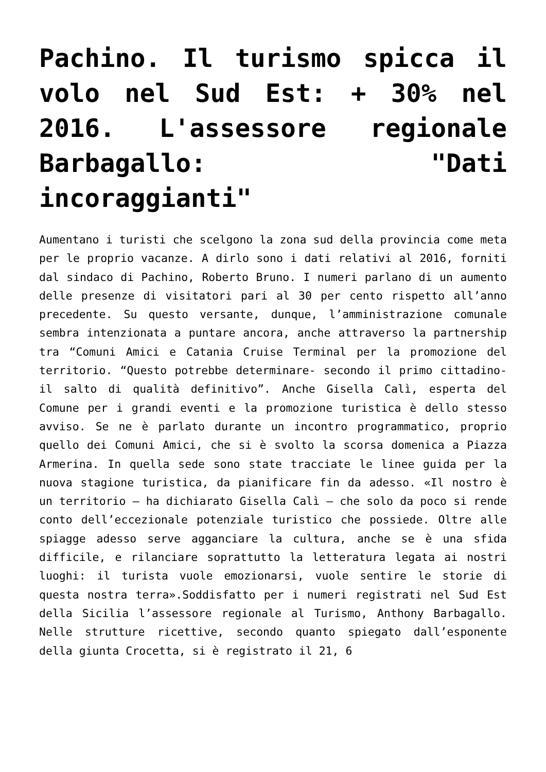Pachino. Il turismo spicca il volo nel Sud Est: + 30% nel 2016. L'assessore regionale Barbagallo: "Dati incoraggianti"
Aumentano i turisti che scelgono la zona sud della provincia come meta per le proprio vacanze. A dirlo sono i dati relativi al 2016, forniti dal sindaco di Pachino, Roberto Bruno. I numeri parlano di un aumento delle presenze di visitatori pari al 30 per cento rispetto all’anno precedente. Su questo versante, dunque, l’amministrazione comunale sembra intenzionata a puntare ancora, anche attraverso la partnership tra “Comuni Amici e Catania Cruise Terminal per la promozione del territorio. “Questo potrebbe determinare- secondo il primo cittadino- il salto di qualità definitivo”. Anche Gisella Calì, esperta del Comune per i grandi eventi e la promozione turistica è dello stesso avviso. Se ne è parlato durante un incontro programmatico, proprio quello dei Comuni Amici, che si è svolto la scorsa domenica a Piazza Armerina. In quella sede sono state tracciate le linee guida per la nuova stagione turistica, da pianificare fin da adesso. «Il nostro è un territorio – ha dichiarato Gisella Calì – che solo da poco si rende conto dell’eccezionale potenziale turistico che possiede. Oltre alle spiagge adesso serve agganciare la cultura, anche se è una sfida difficile, e rilanciare soprattutto la letteratura legata ai nostri luoghi: il turista vuole emozionarsi, vuole sentire le storie di questa nostra terra».Soddisfatto per i numeri registrati nel Sud Est della Sicilia l’assessore regionale al Turismo, Anthony Barbagallo. Nelle strutture ricettive, secondo quanto spiegato dall’esponente della giunta Crocetta, si è registrato il 21, 6